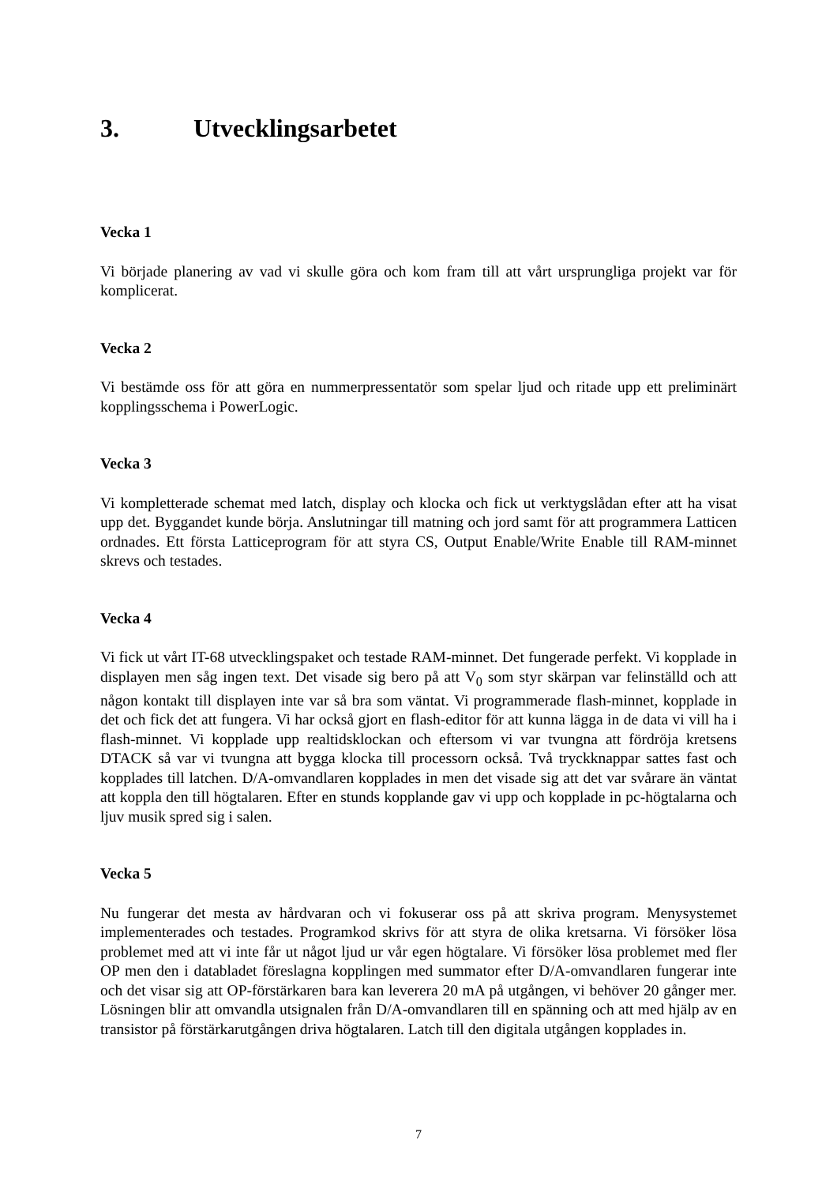3. Utvecklingsarbetet
Vecka 1
Vi började planering av vad vi skulle göra och kom fram till att vårt ursprungliga projekt var för komplicerat.
Vecka 2
Vi bestämde oss för att göra en nummerpressentatör som spelar ljud och ritade upp ett preliminärt kopplingsschema i PowerLogic.
Vecka 3
Vi kompletterade schemat med latch, display och klocka och fick ut verktygslådan efter att ha visat upp det. Byggandet kunde börja. Anslutningar till matning och jord samt för att programmera Latticen ordnades. Ett första Latticeprogram för att styra CS, Output Enable/Write Enable till RAM-minnet skrevs och testades.
Vecka 4
Vi fick ut vårt IT-68 utvecklingspaket och testade RAM-minnet. Det fungerade perfekt. Vi kopplade in displayen men såg ingen text. Det visade sig bero på att V<sub>0</sub> som styr skärpan var felinställd och att någon kontakt till displayen inte var så bra som väntat. Vi programmerade flash-minnet, kopplade in det och fick det att fungera. Vi har också gjort en flash-editor för att kunna lägga in de data vi vill ha i flash-minnet. Vi kopplade upp realtidsklockan och eftersom vi var tvungna att fördröja kretsens DTACK så var vi tvungna att bygga klocka till processorn också. Två tryckknappar sattes fast och kopplades till latchen. D/A-omvandlaren kopplades in men det visade sig att det var svårare än väntat att koppla den till högtalaren. Efter en stunds kopplande gav vi upp och kopplade in pc-högtalarna och ljuv musik spred sig i salen.
Vecka 5
Nu fungerar det mesta av hårdvaran och vi fokuserar oss på att skriva program. Menysystemet implementerades och testades. Programkod skrivs för att styra de olika kretsarna. Vi försöker lösa problemet med att vi inte får ut något ljud ur vår egen högtalare. Vi försöker lösa problemet med fler OP men den i databladet föreslagna kopplingen med summator efter D/A-omvandlaren fungerar inte och det visar sig att OP-förstärkaren bara kan leverera 20 mA på utgången, vi behöver 20 gånger mer. Lösningen blir att omvandla utsignalen från D/A-omvandlaren till en spänning och att med hjälp av en transistor på förstärkarutgången driva högtalaren. Latch till den digitala utgången kopplades in.
7